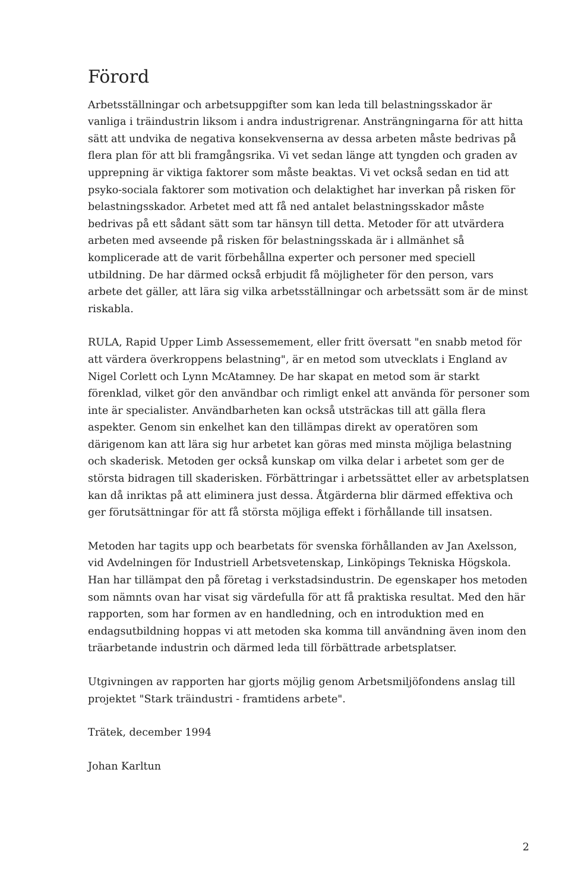Förord
Arbetsställningar och arbetsuppgifter som kan leda till belastningsskador är vanliga i träindustrin liksom i andra industrigrenar. Ansträngningarna för att hitta sätt att undvika de negativa konsekvenserna av dessa arbeten måste bedrivas på flera plan för att bli framgångsrika. Vi vet sedan länge att tyngden och graden av upprepning är viktiga faktorer som måste beaktas. Vi vet också sedan en tid att psyko-sociala faktorer som motivation och delaktighet har inverkan på risken för belastningsskador. Arbetet med att få ned antalet belastningsskador måste bedrivas på ett sådant sätt som tar hänsyn till detta. Metoder för att utvärdera arbeten med avseende på risken för belastningsskada är i allmänhet så komplicerade att de varit förbehållna experter och personer med speciell utbildning. De har därmed också erbjudit få möjligheter för den person, vars arbete det gäller, att lära sig vilka arbetsställningar och arbetssätt som är de minst riskabla.
RULA, Rapid Upper Limb Assessemement, eller fritt översatt "en snabb metod för att värdera överkroppens belastning", är en metod som utvecklats i England av Nigel Corlett och Lynn McAtamney. De har skapat en metod som är starkt förenklad, vilket gör den användbar och rimligt enkel att använda för personer som inte är specialister. Användbarheten kan också utsträckas till att gälla flera aspekter. Genom sin enkelhet kan den tillämpas direkt av operatören som därigenom kan att lära sig hur arbetet kan göras med minsta möjliga belastning och skaderisk. Metoden ger också kunskap om vilka delar i arbetet som ger de största bidragen till skaderisken. Förbättringar i arbetssättet eller av arbetsplatsen kan då inriktas på att eliminera just dessa. Åtgärderna blir därmed effektiva och ger förutsättningar för att få största möjliga effekt i förhållande till insatsen.
Metoden har tagits upp och bearbetats för svenska förhållanden av Jan Axelsson, vid Avdelningen för Industriell Arbetsvetenskap, Linköpings Tekniska Högskola. Han har tillämpat den på företag i verkstadsindustrin. De egenskaper hos metoden som nämnts ovan har visat sig värdefulla för att få praktiska resultat. Med den här rapporten, som har formen av en handledning, och en introduktion med en endagsutbildning hoppas vi att metoden ska komma till användning även inom den träarbetande industrin och därmed leda till förbättrade arbetsplatser.
Utgivningen av rapporten har gjorts möjlig genom Arbetsmiljöfondens anslag till projektet "Stark träindustri - framtidens arbete".
Trätek, december 1994
Johan Karltun
2